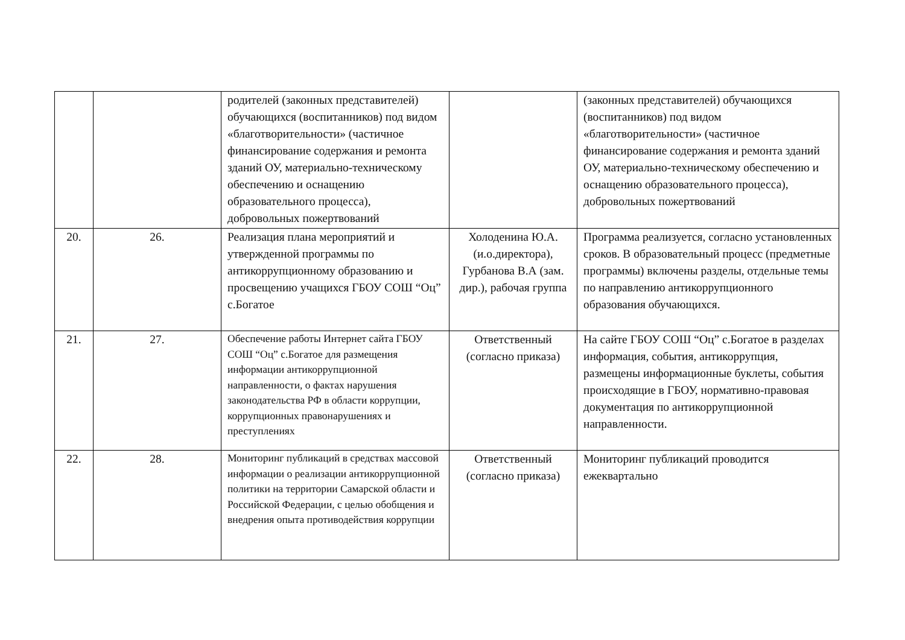| | | родителей (законных представителей) обучающихся (воспитанников) под видом «благотворительности» (частичное финансирование содержания и ремонта зданий ОУ, материально-техническому обеспечению и оснащению образовательного процесса), добровольных пожертвований | | (законных представителей) обучающихся (воспитанников) под видом «благотворительности» (частичное финансирование содержания и ремонта зданий ОУ, материально-техническому обеспечению и оснащению образовательного процесса), добровольных пожертвований |
| 20. | 26. | Реализация плана мероприятий и утвержденной программы по антикоррупционному образованию и просвещению учащихся ГБОУ СОШ “Оц” с.Богатое | Холоденина Ю.А. (и.о.директора), Гурбанова В.А (зам. дир.), рабочая группа | Программа реализуется, согласно установленных сроков. В образовательный процесс (предметные программы) включены разделы, отдельные темы по направлению антикоррупционного образования обучающихся. |
| 21. | 27. | Обеспечение работы Интернет сайта ГБОУ СОШ “Оц” с.Богатое для размещения информации антикоррупционной направленности, о фактах нарушения законодательства РФ в области коррупции, коррупционных правонарушениях и преступлениях | Ответственный (согласно приказа) | На сайте ГБОУ СОШ “Оц” с.Богатое в разделах информация, события, антикоррупция, размещены информационные буклеты, события происходящие в ГБОУ, нормативно-правовая документация по антикоррупционной направленности. |
| 22. | 28. | Мониторинг публикаций в средствах массовой информации о реализации антикоррупционной политики на территории Самарской области и Российской Федерации, с целью обобщения и внедрения опыта противодействия коррупции | Ответственный (согласно приказа) | Мониторинг публикаций проводится ежеквартально |